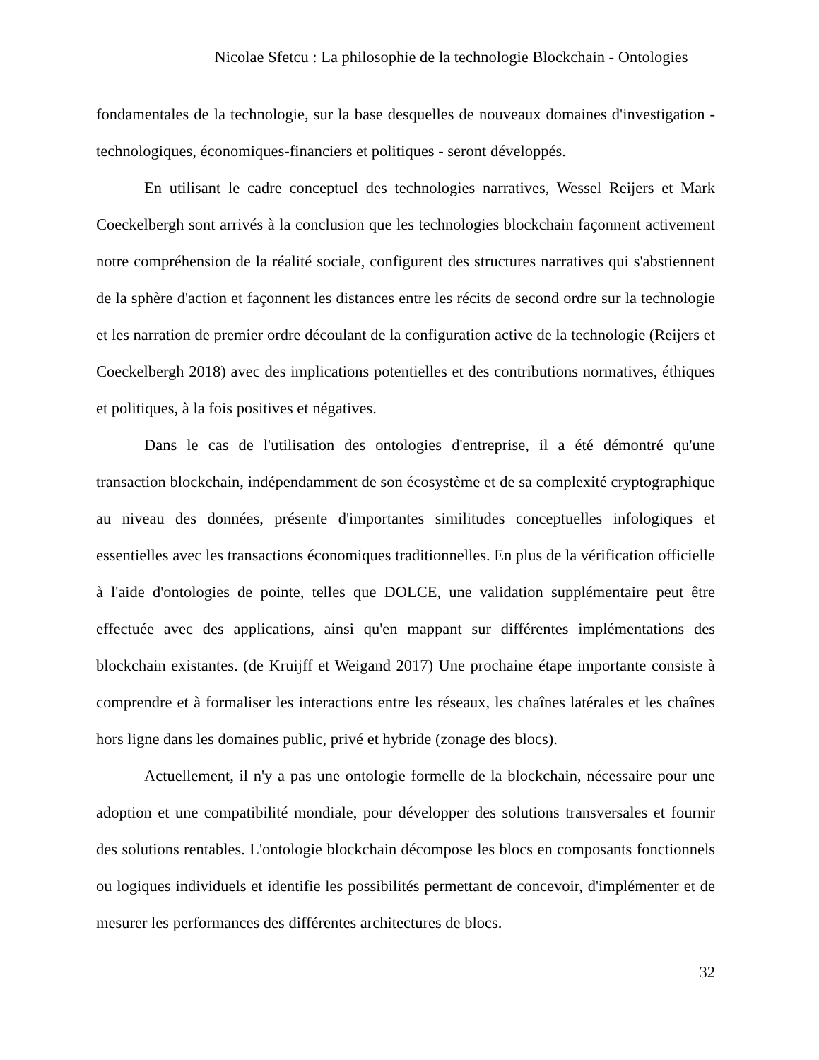Nicolae Sfetcu : La philosophie de la technologie Blockchain - Ontologies
fondamentales de la technologie, sur la base desquelles de nouveaux domaines d'investigation - technologiques, économiques-financiers et politiques - seront développés.
En utilisant le cadre conceptuel des technologies narratives, Wessel Reijers et Mark Coeckelbergh sont arrivés à la conclusion que les technologies blockchain façonnent activement notre compréhension de la réalité sociale, configurent des structures narratives qui s'abstiennent de la sphère d'action et façonnent les distances entre les récits de second ordre sur la technologie et les narration de premier ordre découlant de la configuration active de la technologie (Reijers et Coeckelbergh 2018) avec des implications potentielles et des contributions normatives, éthiques et politiques, à la fois positives et négatives.
Dans le cas de l'utilisation des ontologies d'entreprise, il a été démontré qu'une transaction blockchain, indépendamment de son écosystème et de sa complexité cryptographique au niveau des données, présente d'importantes similitudes conceptuelles infologiques et essentielles avec les transactions économiques traditionnelles. En plus de la vérification officielle à l'aide d'ontologies de pointe, telles que DOLCE, une validation supplémentaire peut être effectuée avec des applications, ainsi qu'en mappant sur différentes implémentations des blockchain existantes. (de Kruijff et Weigand 2017) Une prochaine étape importante consiste à comprendre et à formaliser les interactions entre les réseaux, les chaînes latérales et les chaînes hors ligne dans les domaines public, privé et hybride (zonage des blocs).
Actuellement, il n'y a pas une ontologie formelle de la blockchain, nécessaire pour une adoption et une compatibilité mondiale, pour développer des solutions transversales et fournir des solutions rentables. L'ontologie blockchain décompose les blocs en composants fonctionnels ou logiques individuels et identifie les possibilités permettant de concevoir, d'implémenter et de mesurer les performances des différentes architectures de blocs.
32